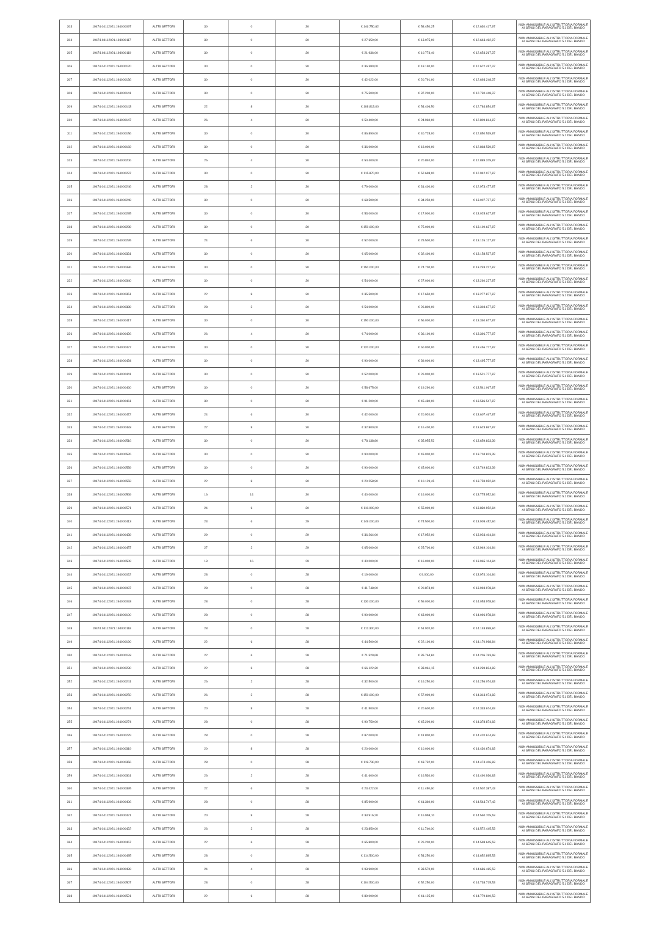| 303 | 19474.04112021.194000097 | ALTRI SETTORI | 30 | 0 | 30 | € 146.750,62 | € 58.450,25 | € 12.630.417,97 | NON AMMISSIBILE ALL'ISTRUTTORIA FORMALE AI SENSI DEL PARAGRAFO 5.1 DEL BANDO |
| 304 | 19474.04112021.194000117 | ALTRI SETTORI | 30 | 0 | 30 | € 27.650,00 | € 13.075,00 | € 12.643.492,97 | NON AMMISSIBILE ALL'ISTRUTTORIA FORMALE AI SENSI DEL PARAGRAFO 5.1 DEL BANDO |
| 305 | 19474.04112021.194000119 | ALTRI SETTORI | 30 | 0 | 30 | € 21.936,00 | € 10.774,40 | € 12.654.267,37 | NON AMMISSIBILE ALL'ISTRUTTORIA FORMALE AI SENSI DEL PARAGRAFO 5.1 DEL BANDO |
| 306 | 19474.04112021.194000120 | ALTRI SETTORI | 30 | 0 | 30 | € 36.380,00 | € 18.190,00 | € 12.672.457,37 | NON AMMISSIBILE ALL'ISTRUTTORIA FORMALE AI SENSI DEL PARAGRAFO 5.1 DEL BANDO |
| 307 | 19474.04112021.194000136 | ALTRI SETTORI | 30 | 0 | 30 | € 42.022,00 | € 20.791,00 | € 12.693.248,37 | NON AMMISSIBILE ALL'ISTRUTTORIA FORMALE AI SENSI DEL PARAGRAFO 5.1 DEL BANDO |
| 308 | 19474.04112021.194000141 | ALTRI SETTORI | 30 | 0 | 30 | € 75.500,00 | € 37.200,00 | € 12.730.448,37 | NON AMMISSIBILE ALL'ISTRUTTORIA FORMALE AI SENSI DEL PARAGRAFO 5.1 DEL BANDO |
| 309 | 19474.04112021.194000143 | ALTRI SETTORI | 22 | 8 | 30 | € 108.813,00 | € 54.406,50 | € 12.784.854,87 | NON AMMISSIBILE ALL'ISTRUTTORIA FORMALE AI SENSI DEL PARAGRAFO 5.1 DEL BANDO |
| 310 | 19474.04112021.194000147 | ALTRI SETTORI | 26 | 4 | 30 | € 50.400,00 | € 24.960,00 | € 12.809.814,87 | NON AMMISSIBILE ALL'ISTRUTTORIA FORMALE AI SENSI DEL PARAGRAFO 5.1 DEL BANDO |
| 311 | 19474.04112021.194000156 | ALTRI SETTORI | 30 | 0 | 30 | € 86.890,00 | € 40.725,00 | € 12.850.539,87 | NON AMMISSIBILE ALL'ISTRUTTORIA FORMALE AI SENSI DEL PARAGRAFO 5.1 DEL BANDO |
| 312 | 19474.04112021.194000169 | ALTRI SETTORI | 30 | 0 | 30 | € 36.000,00 | € 18.000,00 | € 12.868.539,87 | NON AMMISSIBILE ALL'ISTRUTTORIA FORMALE AI SENSI DEL PARAGRAFO 5.1 DEL BANDO |
| 313 | 19474.04112021.194000206 | ALTRI SETTORI | 26 | 4 | 30 | € 54.400,00 | € 20.840,00 | € 12.889.379,87 | NON AMMISSIBILE ALL'ISTRUTTORIA FORMALE AI SENSI DEL PARAGRAFO 5.1 DEL BANDO |
| 314 | 19474.04112021.194000237 | ALTRI SETTORI | 30 | 0 | 30 | € 115.870,00 | € 52.698,00 | € 12.942.077,87 | NON AMMISSIBILE ALL'ISTRUTTORIA FORMALE AI SENSI DEL PARAGRAFO 5.1 DEL BANDO |
| 315 | 19474.04112021.194000246 | ALTRI SETTORI | 28 | 2 | 30 | € 79.000,00 | € 31.400,00 | € 12.973.477,87 | NON AMMISSIBILE ALL'ISTRUTTORIA FORMALE AI SENSI DEL PARAGRAFO 5.1 DEL BANDO |
| 316 | 19474.04112021.194000249 | ALTRI SETTORI | 30 | 0 | 30 | € 68.500,00 | € 34.250,00 | € 13.007.727,87 | NON AMMISSIBILE ALL'ISTRUTTORIA FORMALE AI SENSI DEL PARAGRAFO 5.1 DEL BANDO |
| 317 | 19474.04112021.194000285 | ALTRI SETTORI | 30 | 0 | 30 | € 53.000,00 | € 17.900,00 | € 13.025.627,87 | NON AMMISSIBILE ALL'ISTRUTTORIA FORMALE AI SENSI DEL PARAGRAFO 5.1 DEL BANDO |
| 318 | 19474.04112021.194000289 | ALTRI SETTORI | 30 | 0 | 30 | € 150.000,00 | € 75.000,00 | € 13.100.627,87 | NON AMMISSIBILE ALL'ISTRUTTORIA FORMALE AI SENSI DEL PARAGRAFO 5.1 DEL BANDO |
| 319 | 19474.04112021.194000295 | ALTRI SETTORI | 24 | 6 | 30 | € 52.000,00 | € 25.500,00 | € 13.126.127,87 | NON AMMISSIBILE ALL'ISTRUTTORIA FORMALE AI SENSI DEL PARAGRAFO 5.1 DEL BANDO |
| 320 | 19474.04112021.194000331 | ALTRI SETTORI | 30 | 0 | 30 | € 65.000,00 | € 32.400,00 | € 13.158.527,87 | NON AMMISSIBILE ALL'ISTRUTTORIA FORMALE AI SENSI DEL PARAGRAFO 5.1 DEL BANDO |
| 321 | 19474.04112021.194000336 | ALTRI SETTORI | 30 | 0 | 30 | € 150.000,00 | € 74.700,00 | € 13.233.227,87 | NON AMMISSIBILE ALL'ISTRUTTORIA FORMALE AI SENSI DEL PARAGRAFO 5.1 DEL BANDO |
| 322 | 19474.04112021.194000340 | ALTRI SETTORI | 30 | 0 | 30 | € 54.000,00 | € 27.000,00 | € 13.260.227,87 | NON AMMISSIBILE ALL'ISTRUTTORIA FORMALE AI SENSI DEL PARAGRAFO 5.1 DEL BANDO |
| 323 | 19474.04112021.194000351 | ALTRI SETTORI | 22 | 8 | 30 | € 35.500,00 | € 17.650,00 | € 13.277.877,87 | NON AMMISSIBILE ALL'ISTRUTTORIA FORMALE AI SENSI DEL PARAGRAFO 5.1 DEL BANDO |
| 324 | 19474.04112021.194000389 | ALTRI SETTORI | 28 | 2 | 30 | € 54.000,00 | € 26.800,00 | € 13.304.677,87 | NON AMMISSIBILE ALL'ISTRUTTORIA FORMALE AI SENSI DEL PARAGRAFO 5.1 DEL BANDO |
| 325 | 19474.04112021.194000417 | ALTRI SETTORI | 30 | 0 | 30 | € 150.000,00 | € 56.000,00 | € 13.360.677,87 | NON AMMISSIBILE ALL'ISTRUTTORIA FORMALE AI SENSI DEL PARAGRAFO 5.1 DEL BANDO |
| 326 | 19474.04112021.194000426 | ALTRI SETTORI | 26 | 4 | 30 | € 74.000,00 | € 36.100,00 | € 13.396.777,87 | NON AMMISSIBILE ALL'ISTRUTTORIA FORMALE AI SENSI DEL PARAGRAFO 5.1 DEL BANDO |
| 327 | 19474.04112021.194000427 | ALTRI SETTORI | 30 | 0 | 30 | € 120.000,00 | € 60.000,00 | € 13.456.777,87 | NON AMMISSIBILE ALL'ISTRUTTORIA FORMALE AI SENSI DEL PARAGRAFO 5.1 DEL BANDO |
| 328 | 19474.04112021.194000434 | ALTRI SETTORI | 30 | 0 | 30 | € 90.000,00 | € 39.000,00 | € 13.495.777,87 | NON AMMISSIBILE ALL'ISTRUTTORIA FORMALE AI SENSI DEL PARAGRAFO 5.1 DEL BANDO |
| 329 | 19474.04112021.194000441 | ALTRI SETTORI | 30 | 0 | 30 | € 52.000,00 | € 26.000,00 | € 13.521.777,87 | NON AMMISSIBILE ALL'ISTRUTTORIA FORMALE AI SENSI DEL PARAGRAFO 5.1 DEL BANDO |
| 330 | 19474.04112021.194000460 | ALTRI SETTORI | 30 | 0 | 30 | € 58.675,00 | € 19.290,00 | € 13.541.067,87 | NON AMMISSIBILE ALL'ISTRUTTORIA FORMALE AI SENSI DEL PARAGRAFO 5.1 DEL BANDO |
| 331 | 19474.04112021.194000461 | ALTRI SETTORI | 30 | 0 | 30 | € 91.200,00 | € 45.480,00 | € 13.586.547,87 | NON AMMISSIBILE ALL'ISTRUTTORIA FORMALE AI SENSI DEL PARAGRAFO 5.1 DEL BANDO |
| 332 | 19474.04112021.194000472 | ALTRI SETTORI | 24 | 6 | 30 | € 42.000,00 | € 20.920,00 | € 13.607.467,87 | NON AMMISSIBILE ALL'ISTRUTTORIA FORMALE AI SENSI DEL PARAGRAFO 5.1 DEL BANDO |
| 333 | 19474.04112021.194000483 | ALTRI SETTORI | 22 | 8 | 30 | € 32.800,00 | € 16.400,00 | € 13.623.867,87 | NON AMMISSIBILE ALL'ISTRUTTORIA FORMALE AI SENSI DEL PARAGRAFO 5.1 DEL BANDO |
| 334 | 19474.04112021.194000516 | ALTRI SETTORI | 30 | 0 | 30 | € 78.138,80 | € 35.955,52 | € 13.659.823,39 | NON AMMISSIBILE ALL'ISTRUTTORIA FORMALE AI SENSI DEL PARAGRAFO 5.1 DEL BANDO |
| 335 | 19474.04112021.194000526 | ALTRI SETTORI | 30 | 0 | 30 | € 90.000,00 | € 45.000,00 | € 13.704.823,39 | NON AMMISSIBILE ALL'ISTRUTTORIA FORMALE AI SENSI DEL PARAGRAFO 5.1 DEL BANDO |
| 336 | 19474.04112021.194000539 | ALTRI SETTORI | 30 | 0 | 30 | € 90.000,00 | € 45.000,00 | € 13.749.823,39 | NON AMMISSIBILE ALL'ISTRUTTORIA FORMALE AI SENSI DEL PARAGRAFO 5.1 DEL BANDO |
| 337 | 19474.04112021.194000559 | ALTRI SETTORI | 22 | 8 | 30 | € 20.258,90 | € 10.129,45 | € 13.759.952,84 | NON AMMISSIBILE ALL'ISTRUTTORIA FORMALE AI SENSI DEL PARAGRAFO 5.1 DEL BANDO |
| 338 | 19474.04112021.194000569 | ALTRI SETTORI | 16 | 14 | 30 | € 40.000,00 | € 16.000,00 | € 13.775.952,84 | NON AMMISSIBILE ALL'ISTRUTTORIA FORMALE AI SENSI DEL PARAGRAFO 5.1 DEL BANDO |
| 339 | 19474.04112021.194000571 | ALTRI SETTORI | 24 | 6 | 30 | € 110.000,00 | € 55.000,00 | € 13.830.952,84 | NON AMMISSIBILE ALL'ISTRUTTORIA FORMALE AI SENSI DEL PARAGRAFO 5.1 DEL BANDO |
| 340 | 19474.04112021.194000413 | ALTRI SETTORI | 23 | 6 | 29 | € 149.000,00 | € 74.500,00 | € 13.905.452,84 | NON AMMISSIBILE ALL'ISTRUTTORIA FORMALE AI SENSI DEL PARAGRAFO 5.1 DEL BANDO |
| 341 | 19474.04112021.194000439 | ALTRI SETTORI | 29 | 0 | 29 | € 36.264,00 | € 17.952,00 | € 13.923.404,84 | NON AMMISSIBILE ALL'ISTRUTTORIA FORMALE AI SENSI DEL PARAGRAFO 5.1 DEL BANDO |
| 342 | 19474.04112021.194000457 | ALTRI SETTORI | 27 | 2 | 29 | € 65.000,00 | € 25.700,00 | € 13.949.104,84 | NON AMMISSIBILE ALL'ISTRUTTORIA FORMALE AI SENSI DEL PARAGRAFO 5.1 DEL BANDO |
| 343 | 19474.04112021.194000509 | ALTRI SETTORI | 13 | 16 | 29 | € 40.000,00 | € 16.000,00 | € 13.965.104,84 | NON AMMISSIBILE ALL'ISTRUTTORIA FORMALE AI SENSI DEL PARAGRAFO 5.1 DEL BANDO |
| 344 | 19474.04112021.194000022 | ALTRI SETTORI | 28 | 0 | 28 | € 19.000,00 | € 9.000,00 | € 13.974.104,84 | NON AMMISSIBILE ALL'ISTRUTTORIA FORMALE AI SENSI DEL PARAGRAFO 5.1 DEL BANDO |
| 345 | 19474.04112021.194000087 | ALTRI SETTORI | 28 | 0 | 28 | € 41.748,00 | € 20.874,00 | € 13.994.978,84 | NON AMMISSIBILE ALL'ISTRUTTORIA FORMALE AI SENSI DEL PARAGRAFO 5.1 DEL BANDO |
| 346 | 19474.04112021.194000093 | ALTRI SETTORI | 28 | 0 | 28 | € 130.000,00 | € 59.000,00 | € 14.053.978,84 | NON AMMISSIBILE ALL'ISTRUTTORIA FORMALE AI SENSI DEL PARAGRAFO 5.1 DEL BANDO |
| 347 | 19474.04112021.194000100 | ALTRI SETTORI | 28 | 0 | 28 | € 90.000,00 | € 43.000,00 | € 14.096.978,84 | NON AMMISSIBILE ALL'ISTRUTTORIA FORMALE AI SENSI DEL PARAGRAFO 5.1 DEL BANDO |
| 348 | 19474.04112021.194000118 | ALTRI SETTORI | 28 | 0 | 28 | € 112.300,00 | € 51.920,00 | € 14.148.898,84 | NON AMMISSIBILE ALL'ISTRUTTORIA FORMALE AI SENSI DEL PARAGRAFO 5.1 DEL BANDO |
| 349 | 19474.04112021.194000190 | ALTRI SETTORI | 22 | 6 | 28 | € 44.500,00 | € 22.100,00 | € 14.170.998,84 | NON AMMISSIBILE ALL'ISTRUTTORIA FORMALE AI SENSI DEL PARAGRAFO 5.1 DEL BANDO |
| 350 | 19474.04112021.194000193 | ALTRI SETTORI | 22 | 6 | 28 | € 71.529,68 | € 35.764,84 | € 14.206.763,68 | NON AMMISSIBILE ALL'ISTRUTTORIA FORMALE AI SENSI DEL PARAGRAFO 5.1 DEL BANDO |
| 351 | 19474.04112021.194000230 | ALTRI SETTORI | 22 | 6 | 28 | € 66.122,30 | € 33.061,15 | € 14.239.824,83 | NON AMMISSIBILE ALL'ISTRUTTORIA FORMALE AI SENSI DEL PARAGRAFO 5.1 DEL BANDO |
| 352 | 19474.04112021.194000241 | ALTRI SETTORI | 26 | 2 | 28 | € 32.500,00 | € 16.250,00 | € 14.256.074,83 | NON AMMISSIBILE ALL'ISTRUTTORIA FORMALE AI SENSI DEL PARAGRAFO 5.1 DEL BANDO |
| 353 | 19474.04112021.194000250 | ALTRI SETTORI | 26 | 2 | 28 | € 150.000,00 | € 57.000,00 | € 14.313.074,83 | NON AMMISSIBILE ALL'ISTRUTTORIA FORMALE AI SENSI DEL PARAGRAFO 5.1 DEL BANDO |
| 354 | 19474.04112021.194000251 | ALTRI SETTORI | 20 | 8 | 28 | € 41.500,00 | € 20.600,00 | € 14.333.674,83 | NON AMMISSIBILE ALL'ISTRUTTORIA FORMALE AI SENSI DEL PARAGRAFO 5.1 DEL BANDO |
| 355 | 19474.04112021.194000274 | ALTRI SETTORI | 28 | 0 | 28 | € 90.750,00 | € 45.200,00 | € 14.378.874,83 | NON AMMISSIBILE ALL'ISTRUTTORIA FORMALE AI SENSI DEL PARAGRAFO 5.1 DEL BANDO |
| 356 | 19474.04112021.194000279 | ALTRI SETTORI | 28 | 0 | 28 | € 87.000,00 | € 41.800,00 | € 14.420.674,83 | NON AMMISSIBILE ALL'ISTRUTTORIA FORMALE AI SENSI DEL PARAGRAFO 5.1 DEL BANDO |
| 357 | 19474.04112021.194000319 | ALTRI SETTORI | 20 | 8 | 28 | € 20.000,00 | € 10.000,00 | € 14.430.674,83 | NON AMMISSIBILE ALL'ISTRUTTORIA FORMALE AI SENSI DEL PARAGRAFO 5.1 DEL BANDO |
| 358 | 19474.04112021.194000356 | ALTRI SETTORI | 28 | 0 | 28 | € 119.730,00 | € 43.732,00 | € 14.474.406,83 | NON AMMISSIBILE ALL'ISTRUTTORIA FORMALE AI SENSI DEL PARAGRAFO 5.1 DEL BANDO |
| 359 | 19474.04112021.194000361 | ALTRI SETTORI | 26 | 2 | 28 | € 41.600,00 | € 16.530,00 | € 14.490.936,83 | NON AMMISSIBILE ALL'ISTRUTTORIA FORMALE AI SENSI DEL PARAGRAFO 5.1 DEL BANDO |
| 360 | 19474.04112021.194000395 | ALTRI SETTORI | 22 | 6 | 28 | € 23.422,00 | € 11.450,60 | € 14.502.387,43 | NON AMMISSIBILE ALL'ISTRUTTORIA FORMALE AI SENSI DEL PARAGRAFO 5.1 DEL BANDO |
| 361 | 19474.04112021.194000406 | ALTRI SETTORI | 28 | 0 | 28 | € 85.900,00 | € 41.360,00 | € 14.543.747,43 | NON AMMISSIBILE ALL'ISTRUTTORIA FORMALE AI SENSI DEL PARAGRAFO 5.1 DEL BANDO |
| 362 | 19474.04112021.194000421 | ALTRI SETTORI | 20 | 8 | 28 | € 33.916,20 | € 16.958,10 | € 14.560.705,53 | NON AMMISSIBILE ALL'ISTRUTTORIA FORMALE AI SENSI DEL PARAGRAFO 5.1 DEL BANDO |
| 363 | 19474.04112021.194000422 | ALTRI SETTORI | 26 | 2 | 28 | € 23.850,00 | € 11.740,00 | € 14.572.445,53 | NON AMMISSIBILE ALL'ISTRUTTORIA FORMALE AI SENSI DEL PARAGRAFO 5.1 DEL BANDO |
| 364 | 19474.04112021.194000467 | ALTRI SETTORI | 22 | 6 | 28 | € 65.800,00 | € 26.200,00 | € 14.598.645,53 | NON AMMISSIBILE ALL'ISTRUTTORIA FORMALE AI SENSI DEL PARAGRAFO 5.1 DEL BANDO |
| 365 | 19474.04112021.194000485 | ALTRI SETTORI | 28 | 0 | 28 | € 114.500,00 | € 54.250,00 | € 14.652.895,53 | NON AMMISSIBILE ALL'ISTRUTTORIA FORMALE AI SENSI DEL PARAGRAFO 5.1 DEL BANDO |
| 366 | 19474.04112021.194000499 | ALTRI SETTORI | 24 | 4 | 28 | € 93.900,00 | € 33.570,00 | € 14.686.465,53 | NON AMMISSIBILE ALL'ISTRUTTORIA FORMALE AI SENSI DEL PARAGRAFO 5.1 DEL BANDO |
| 367 | 19474.04112021.194000507 | ALTRI SETTORI | 28 | 0 | 28 | € 104.500,00 | € 52.250,00 | € 14.738.715,53 | NON AMMISSIBILE ALL'ISTRUTTORIA FORMALE AI SENSI DEL PARAGRAFO 5.1 DEL BANDO |
| 368 | 19474.04112021.194000521 | ALTRI SETTORI | 22 | 6 | 28 | € 89.000,00 | € 41.125,00 | € 14.779.840,53 | NON AMMISSIBILE ALL'ISTRUTTORIA FORMALE AI SENSI DEL PARAGRAFO 5.1 DEL BANDO |